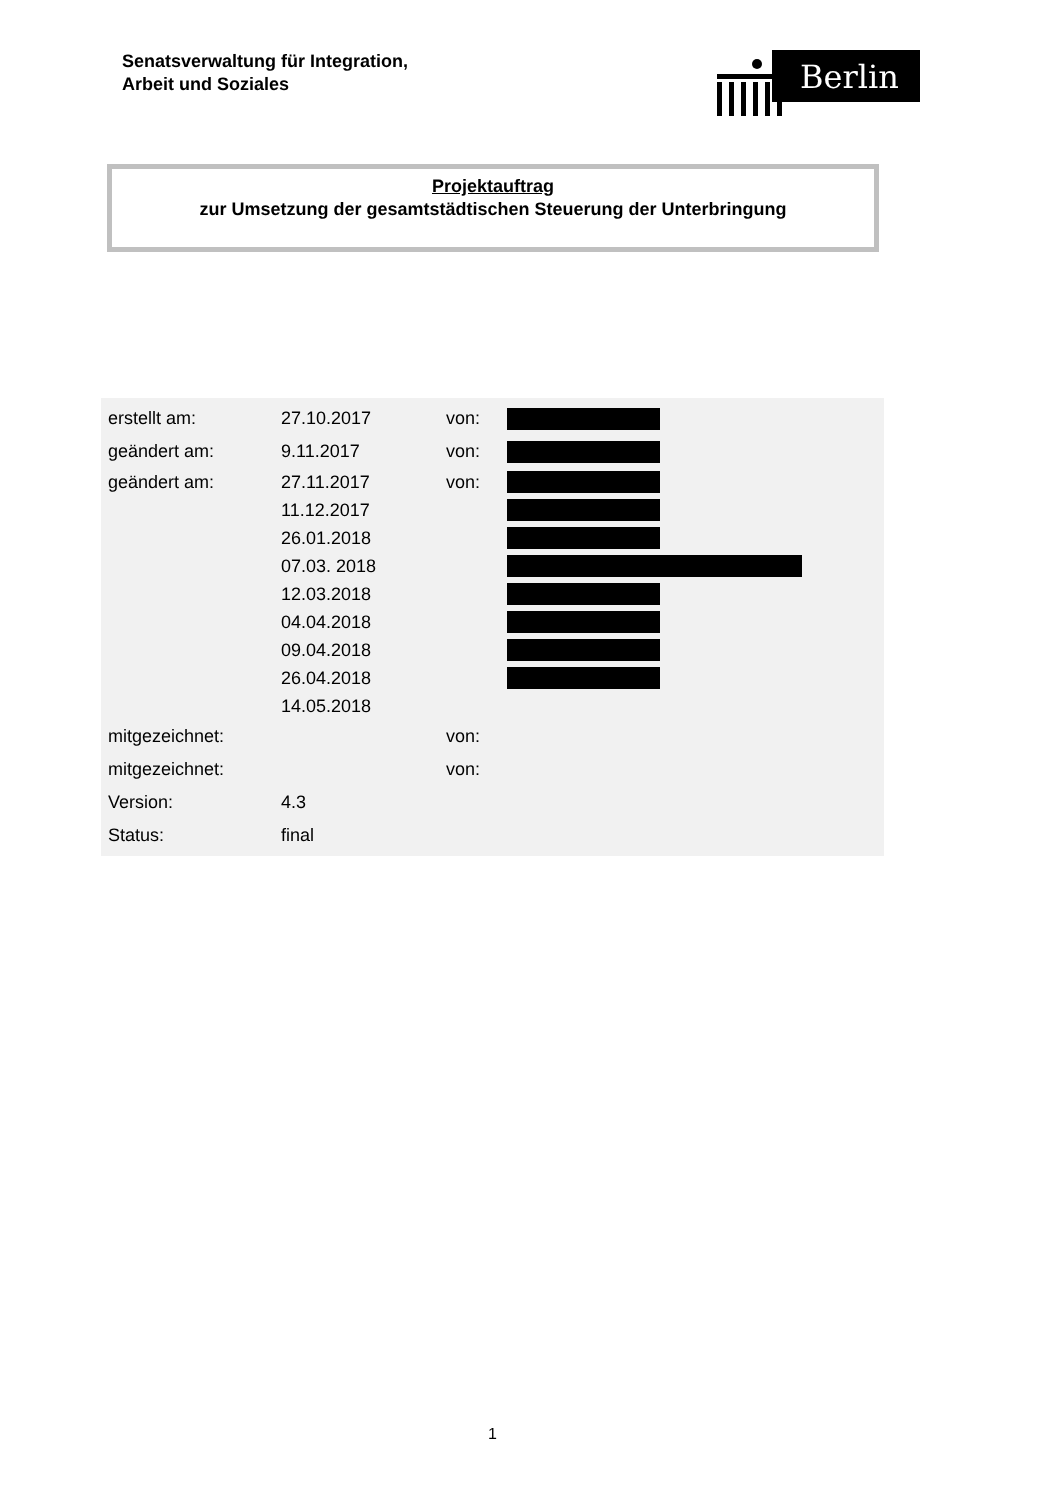Senatsverwaltung für Integration,
Arbeit und Soziales
Berlin
Projektauftrag
zur Umsetzung der gesamtstädtischen Steuerung der Unterbringung
| erstellt am: | 27.10.2017 | von: | |
| geändert am: | 9.11.2017 | von: | |
| geändert am: | 27.11.2017 | von: | |
| | 11.12.2017 | | |
| | 26.01.2018 | | |
| | 07.03. 2018 | | |
| | 12.03.2018 | | |
| | 04.04.2018 | | |
| | 09.04.2018 | | |
| | 26.04.2018 | | |
| | 14.05.2018 | | |
| mitgezeichnet: | | von: | |
| mitgezeichnet: | | von: | |
| Version: | 4.3 | | |
| Status: | final | | |
1